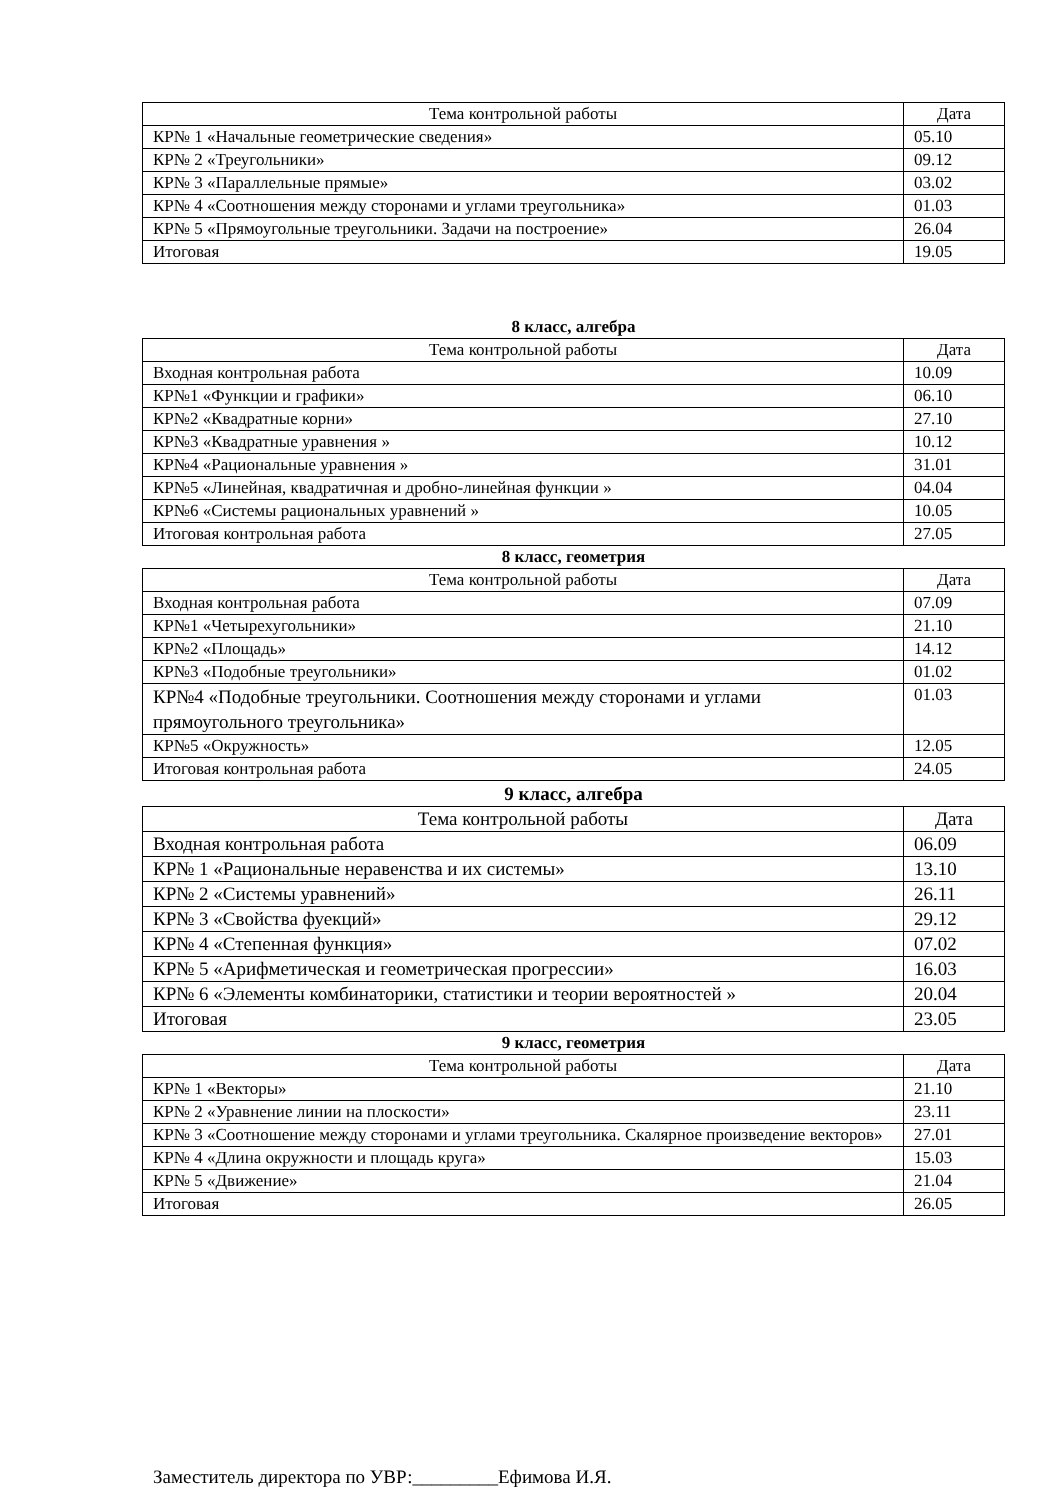| Тема контрольной работы | Дата |
| --- | --- |
| КР№ 1 «Начальные геометрические сведения» | 05.10 |
| КР№ 2 «Треугольники» | 09.12 |
| КР№ 3 «Параллельные прямые» | 03.02 |
| КР№ 4 «Соотношения между сторонами и углами треугольника» | 01.03 |
| КР№ 5 «Прямоугольные треугольники. Задачи на построение» | 26.04 |
| Итоговая | 19.05 |
8 класс, алгебра
| Тема контрольной работы | Дата |
| --- | --- |
| Входная контрольная работа | 10.09 |
| КР№1 «Функции и графики» | 06.10 |
| КР№2 «Квадратные корни» | 27.10 |
| КР№3 «Квадратные уравнения » | 10.12 |
| КР№4 «Рациональные уравнения » | 31.01 |
| КР№5 «Линейная, квадратичная и дробно-линейная функции » | 04.04 |
| КР№6 «Системы рациональных уравнений » | 10.05 |
| Итоговая контрольная работа | 27.05 |
8 класс, геометрия
| Тема контрольной работы | Дата |
| --- | --- |
| Входная контрольная работа | 07.09 |
| КР№1 «Четырехугольники» | 21.10 |
| КР№2 «Площадь» | 14.12 |
| КР№3 «Подобные треугольники» | 01.02 |
| КР№4 «Подобные треугольники. Соотношения между сторонами и углами прямоугольного треугольника» | 01.03 |
| КР№5 «Окружность» | 12.05 |
| Итоговая контрольная работа | 24.05 |
9 класс, алгебра
| Тема контрольной работы | Дата |
| --- | --- |
| Входная контрольная работа | 06.09 |
| КР№ 1 «Рациональные неравенства и их системы» | 13.10 |
| КР№ 2 «Системы уравнений» | 26.11 |
| КР№ 3 «Свойства фуекций» | 29.12 |
| КР№ 4 «Степенная функция» | 07.02 |
| КР№ 5 «Арифметическая и геометрическая прогрессии» | 16.03 |
| КР№ 6 «Элементы комбинаторики, статистики и теории вероятностей » | 20.04 |
| Итоговая | 23.05 |
9 класс, геометрия
| Тема контрольной работы | Дата |
| --- | --- |
| КР№ 1 «Векторы» | 21.10 |
| КР№ 2 «Уравнение линии на плоскости» | 23.11 |
| КР№ 3 «Соотношение между сторонами и углами треугольника. Скалярное произведение векторов» | 27.01 |
| КР№ 4 «Длина окружности и площадь круга» | 15.03 |
| КР№ 5 «Движение» | 21.04 |
| Итоговая | 26.05 |
Заместитель директора по УВР:_________Ефимова И.Я.